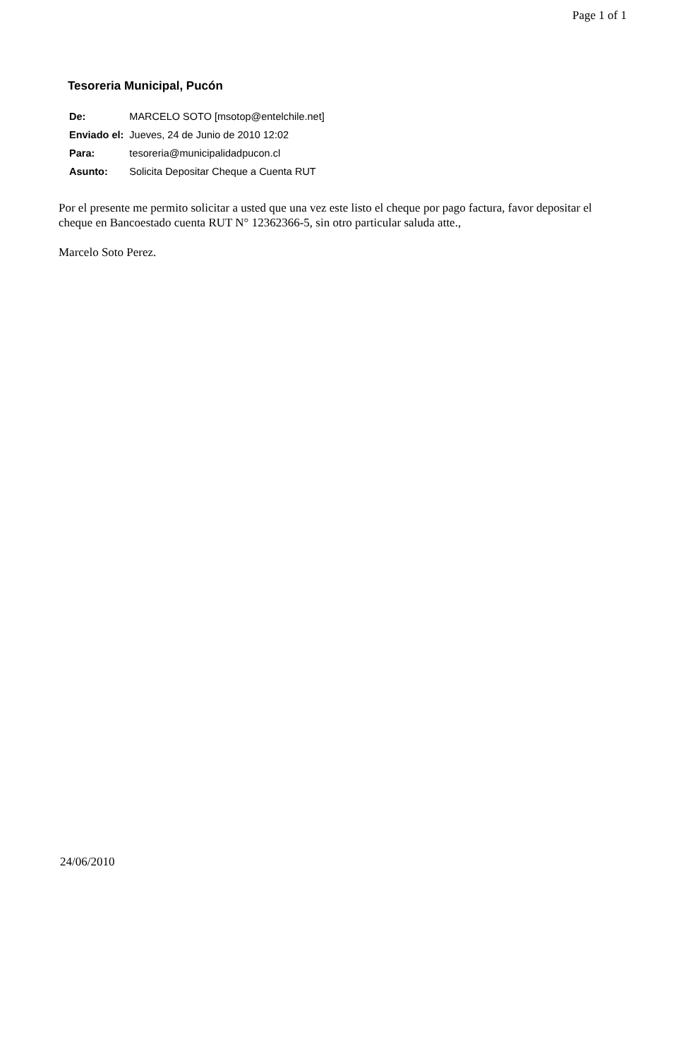Page 1 of 1
Tesoreria Municipal, Pucón
| De: | MARCELO SOTO [msotop@entelchile.net] |
| Enviado el: | Jueves, 24 de Junio de 2010 12:02 |
| Para: | tesoreria@municipalidadpucon.cl |
| Asunto: | Solicita Depositar Cheque a Cuenta RUT |
Por el presente me permito solicitar a usted que una vez este listo el cheque por pago factura, favor depositar el cheque en Bancoestado cuenta RUT N° 12362366-5, sin otro particular saluda atte.,
Marcelo Soto Perez.
24/06/2010